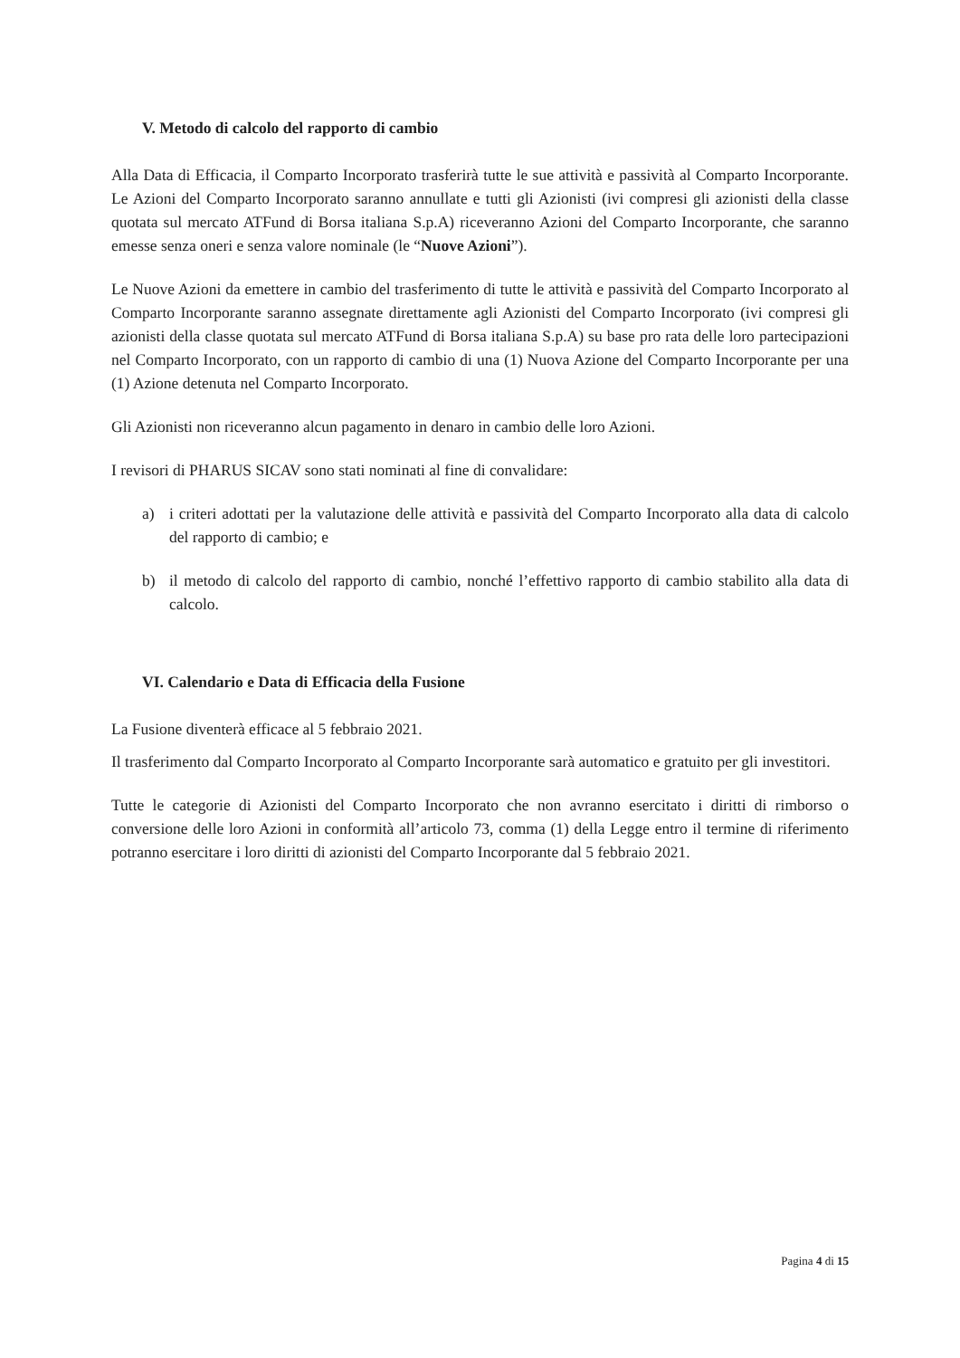V. Metodo di calcolo del rapporto di cambio
Alla Data di Efficacia, il Comparto Incorporato trasferirà tutte le sue attività e passività al Comparto Incorporante. Le Azioni del Comparto Incorporato saranno annullate e tutti gli Azionisti (ivi compresi gli azionisti della classe quotata sul mercato ATFund di Borsa italiana S.p.A) riceveranno Azioni del Comparto Incorporante, che saranno emesse senza oneri e senza valore nominale (le “Nuove Azioni”).
Le Nuove Azioni da emettere in cambio del trasferimento di tutte le attività e passività del Comparto Incorporato al Comparto Incorporante saranno assegnate direttamente agli Azionisti del Comparto Incorporato (ivi compresi gli azionisti della classe quotata sul mercato ATFund di Borsa italiana S.p.A) su base pro rata delle loro partecipazioni nel Comparto Incorporato, con un rapporto di cambio di una (1) Nuova Azione del Comparto Incorporante per una (1) Azione detenuta nel Comparto Incorporato.
Gli Azionisti non riceveranno alcun pagamento in denaro in cambio delle loro Azioni.
I revisori di PHARUS SICAV sono stati nominati al fine di convalidare:
a) i criteri adottati per la valutazione delle attività e passività del Comparto Incorporato alla data di calcolo del rapporto di cambio; e
b) il metodo di calcolo del rapporto di cambio, nonché l’effettivo rapporto di cambio stabilito alla data di calcolo.
VI. Calendario e Data di Efficacia della Fusione
La Fusione diventerà efficace al 5 febbraio 2021.
Il trasferimento dal Comparto Incorporato al Comparto Incorporante sarà automatico e gratuito per gli investitori.
Tutte le categorie di Azionisti del Comparto Incorporato che non avranno esercitato i diritti di rimborso o conversione delle loro Azioni in conformità all’articolo 73, comma (1) della Legge entro il termine di riferimento potranno esercitare i loro diritti di azionisti del Comparto Incorporante dal 5 febbraio 2021.
Pagina 4 di 15